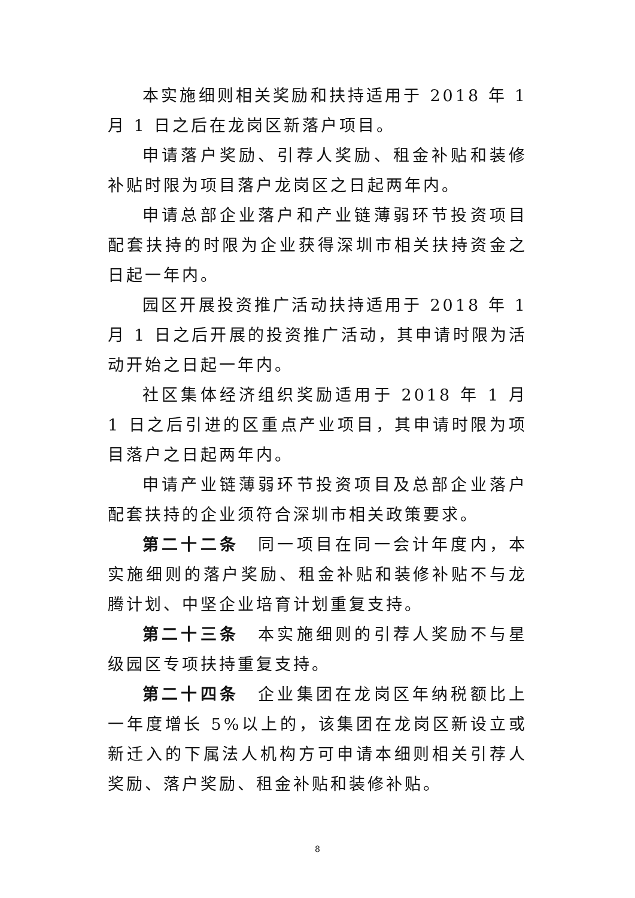本实施细则相关奖励和扶持适用于 2018 年 1 月 1 日之后在龙岗区新落户项目。
申请落户奖励、引荐人奖励、租金补贴和装修补贴时限为项目落户龙岗区之日起两年内。
申请总部企业落户和产业链薄弱环节投资项目配套扶持的时限为企业获得深圳市相关扶持资金之日起一年内。
园区开展投资推广活动扶持适用于 2018 年 1 月 1 日之后开展的投资推广活动，其申请时限为活动开始之日起一年内。
社区集体经济组织奖励适用于 2018 年 1 月 1 日之后引进的区重点产业项目，其申请时限为项目落户之日起两年内。
申请产业链薄弱环节投资项目及总部企业落户配套扶持的企业须符合深圳市相关政策要求。
第二十二条　同一项目在同一会计年度内，本实施细则的落户奖励、租金补贴和装修补贴不与龙腾计划、中坚企业培育计划重复支持。
第二十三条　本实施细则的引荐人奖励不与星级园区专项扶持重复支持。
第二十四条　企业集团在龙岗区年纳税额比上一年度增长 5%以上的，该集团在龙岗区新设立或新迁入的下属法人机构方可申请本细则相关引荐人奖励、落户奖励、租金补贴和装修补贴。
8